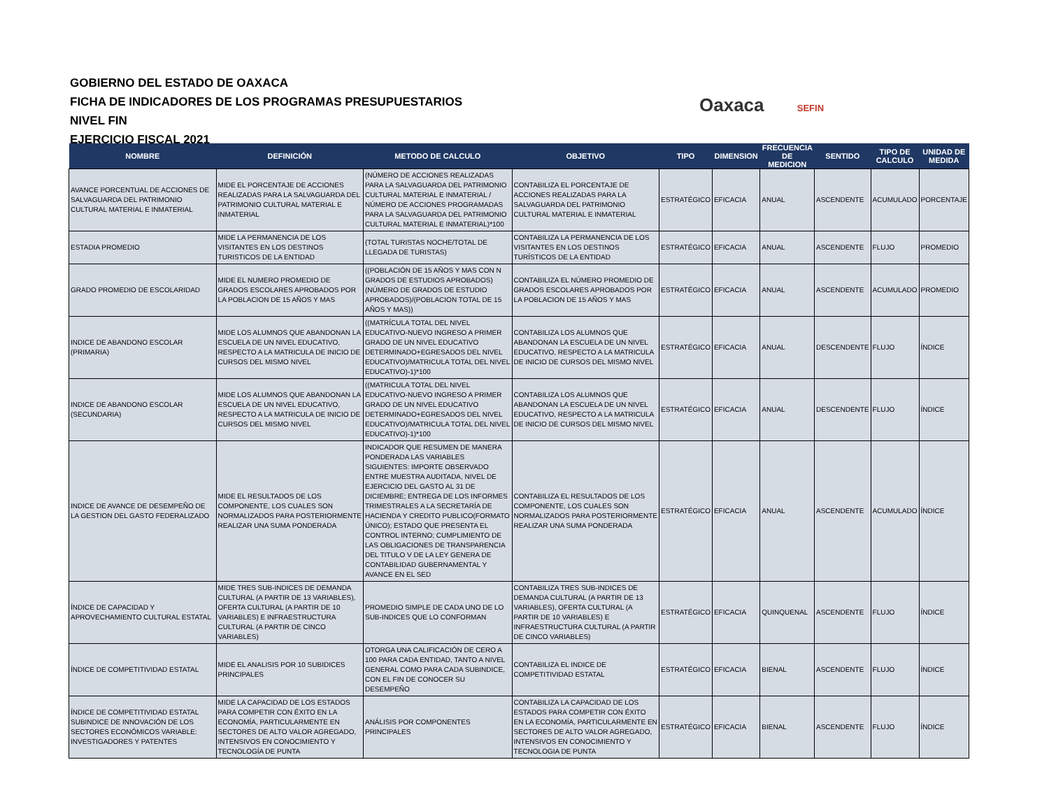GOBIERNO DEL ESTADO DE OAXACA
FICHA DE INDICADORES DE LOS PROGRAMAS PRESUPUESTARIOS
NIVEL FIN
EJERCICIO FISCAL 2021
Oaxaca SEFIN
| NOMBRE | DEFINICIÓN | METODO DE CALCULO | OBJETIVO | TIPO | DIMENSION | FRECUENCIA DE MEDICION | SENTIDO | TIPO DE CALCULO | UNIDAD DE MEDIDA |
| --- | --- | --- | --- | --- | --- | --- | --- | --- | --- |
| AVANCE PORCENTUAL DE ACCIONES DE SALVAGUARDA DEL PATRIMONIO CULTURAL MATERIAL E INMATERIAL | MIDE EL PORCENTAJE DE ACCIONES REALIZADAS PARA LA SALVAGUARDA DEL PATRIMONIO CULTURAL MATERIAL E INMATERIAL | (NÚMERO DE ACCIONES REALIZADAS PARA LA SALVAGUARDA DEL PATRIMONIO CULTURAL MATERIAL E INMATERIAL / NÚMERO DE ACCIONES PROGRAMADAS PARA LA SALVAGUARDA DEL PATRIMONIO CULTURAL MATERIAL E INMATERIAL)*100 | CONTABILIZA EL PORCENTAJE DE ACCIONES REALIZADAS PARA LA SALVAGUARDA DEL PATRIMONIO CULTURAL MATERIAL E INMATERIAL | ESTRATÉGICO | EFICACIA | ANUAL | ASCENDENTE | ACUMULADO | PORCENTAJE |
| ESTADIA PROMEDIO | MIDE LA PERMANENCIA DE LOS VISITANTES EN LOS DESTINOS TURISTICOS DE LA ENTIDAD | (TOTAL TURISTAS NOCHE/TOTAL DE LLEGADA DE TURISTAS) | CONTABILIZA LA PERMANENCIA DE LOS VISITANTES EN LOS DESTINOS TURÍSTICOS DE LA ENTIDAD | ESTRATÉGICO | EFICACIA | ANUAL | ASCENDENTE | FLUJO | PROMEDIO |
| GRADO PROMEDIO DE ESCOLARIDAD | MIDE EL NUMERO PROMEDIO DE GRADOS ESCOLARES APROBADOS POR LA POBLACION DE 15 AÑOS Y MAS | ((POBLACIÓN DE 15 AÑOS Y MAS CON N GRADOS DE ESTUDIOS APROBADOS)(NÚMERO DE GRADOS DE ESTUDIO APROBADOS)/(POBLACION TOTAL DE 15 AÑOS Y MAS)) | CONTABILIZA EL NÚMERO PROMEDIO DE GRADOS ESCOLARES APROBADOS POR LA POBLACION DE 15 AÑOS Y MAS | ESTRATÉGICO | EFICACIA | ANUAL | ASCENDENTE | ACUMULADO | PROMEDIO |
| INDICE DE ABANDONO ESCOLAR (PRIMARIA) | MIDE LOS ALUMNOS QUE ABANDONAN LA ESCUELA DE UN NIVEL EDUCATIVO, RESPECTO A LA MATRICULA DE INICIO DE CURSOS DEL MISMO NIVEL | ((MATRÍCULA TOTAL DEL NIVEL EDUCATIVO-NUEVO INGRESO A PRIMER GRADO DE UN NIVEL EDUCATIVO DETERMINADO+EGRESADOS DEL NIVEL EDUCATIVO)/MATRICULA TOTAL DEL NIVEL EDUCATIVO)-1)*100 | CONTABILIZA LOS ALUMNOS QUE ABANDONAN LA ESCUELA DE UN NIVEL EDUCATIVO, RESPECTO A LA MATRICULA DE INICIO DE CURSOS DEL MISMO NIVEL | ESTRATÉGICO | EFICACIA | ANUAL | DESCENDENTE | FLUJO | ÍNDICE |
| INDICE DE ABANDONO ESCOLAR (SECUNDARIA) | MIDE LOS ALUMNOS QUE ABANDONAN LA ESCUELA DE UN NIVEL EDUCATIVO, RESPECTO A LA MATRICULA DE INICIO DE CURSOS DEL MISMO NIVEL | ((MATRICULA TOTAL DEL NIVEL EDUCATIVO-NUEVO INGRESO A PRIMER GRADO DE UN NIVEL EDUCATIVO DETERMINADO+EGRESADOS DEL NIVEL EDUCATIVO)/MATRICULA TOTAL DEL NIVEL EDUCATIVO)-1)*100 | CONTABILIZA LOS ALUMNOS QUE ABANDONAN LA ESCUELA DE UN NIVEL EDUCATIVO, RESPECTO A LA MATRICULA DE INICIO DE CURSOS DEL MISMO NIVEL | ESTRATÉGICO | EFICACIA | ANUAL | DESCENDENTE | FLUJO | ÍNDICE |
| INDICE DE AVANCE DE DESEMPEÑO DE LA GESTION DEL GASTO FEDERALIZADO | MIDE EL RESULTADOS DE LOS COMPONENTE, LOS CUALES SON NORMALIZADOS PARA POSTERIORMENTE REALIZAR UNA SUMA PONDERADA | INDICADOR QUE RESUMEN DE MANERA PONDERADA LAS VARIABLES SIGUIENTES: IMPORTE OBSERVADO ENTRE MUESTRA AUDITADA, NIVEL DE EJERCICIO DEL GASTO AL 31 DE DICIEMBRE; ENTREGA DE LOS INFORMES TRIMESTRALES A LA SECRETARÍA DE HACIENDA Y CREDITO PUBLICO(FORMATO ÚNICO); ESTADO QUE PRESENTA EL CONTROL INTERNO; CUMPLIMIENTO DE LAS OBLIGACIONES DE TRANSPARENCIA DEL TITULO V DE LA LEY GENERA DE CONTABILIDAD GUBERNAMENTAL Y AVANCE EN EL SED | CONTABILIZA EL RESULTADOS DE LOS COMPONENTE, LOS CUALES SON NORMALIZADOS PARA POSTERIORMENTE REALIZAR UNA SUMA PONDERADA | ESTRATÉGICO | EFICACIA | ANUAL | ASCENDENTE | ACUMULADO | ÍNDICE |
| ÍNDICE DE CAPACIDAD Y APROVECHAMIENTO CULTURAL ESTATAL | MIDE TRES SUB-INDICES DE DEMANDA CULTURAL (A PARTIR DE 13 VARIABLES), OFERTA CULTURAL (A PARTIR DE 10 VARIABLES) E INFRAESTRUCTURA CULTURAL (A PARTIR DE CINCO VARIABLES) | PROMEDIO SIMPLE DE CADA UNO DE LO SUB-INDICES QUE LO CONFORMAN | CONTABILIZA TRES SUB-INDICES DE DEMANDA CULTURAL (A PARTIR DE 13 VARIABLES), OFERTA CULTURAL (A PARTIR DE 10 VARIABLES) E INFRAESTRUCTURA CULTURAL (A PARTIR DE CINCO VARIABLES) | ESTRATÉGICO | EFICACIA | QUINQUENAL | ASCENDENTE | FLUJO | ÍNDICE |
| ÍNDICE DE COMPETITIVIDAD ESTATAL | MIDE EL ANALISIS POR 10 SUBIDICES PRINCIPALES | OTORGA UNA CALIFICACIÓN DE CERO A 100 PARA CADA ENTIDAD, TANTO A NIVEL GENERAL COMO PARA CADA SUBINDICE, CON EL FIN DE CONOCER SU DESEMPEÑO | CONTABILIZA EL INDICE DE COMPETITIVIDAD ESTATAL | ESTRATÉGICO | EFICACIA | BIENAL | ASCENDENTE | FLUJO | ÍNDICE |
| ÍNDICE DE COMPETITIVIDAD ESTATAL SUBINDICE DE INNOVACIÓN DE LOS SECTORES ECONÓMICOS VARIABLE: INVESTIGADORES Y PATENTES | MIDE LA CAPACIDAD DE LOS ESTADOS PARA COMPETIR CON ÉXITO EN LA ECONOMÍA, PARTICULARMENTE EN SECTORES DE ALTO VALOR AGREGADO, INTENSIVOS EN CONOCIMIENTO Y TECNOLOGÍA DE PUNTA | ANÁLISIS POR COMPONENTES PRINCIPALES | CONTABILIZA LA CAPACIDAD DE LOS ESTADOS PARA COMPETIR CON ÉXITO EN LA ECONOMÍA, PARTICULARMENTE EN SECTORES DE ALTO VALOR AGREGADO, INTENSIVOS EN CONOCIMIENTO Y TECNOLOGIA DE PUNTA | ESTRATÉGICO | EFICACIA | BIENAL | ASCENDENTE | FLUJO | ÍNDICE |